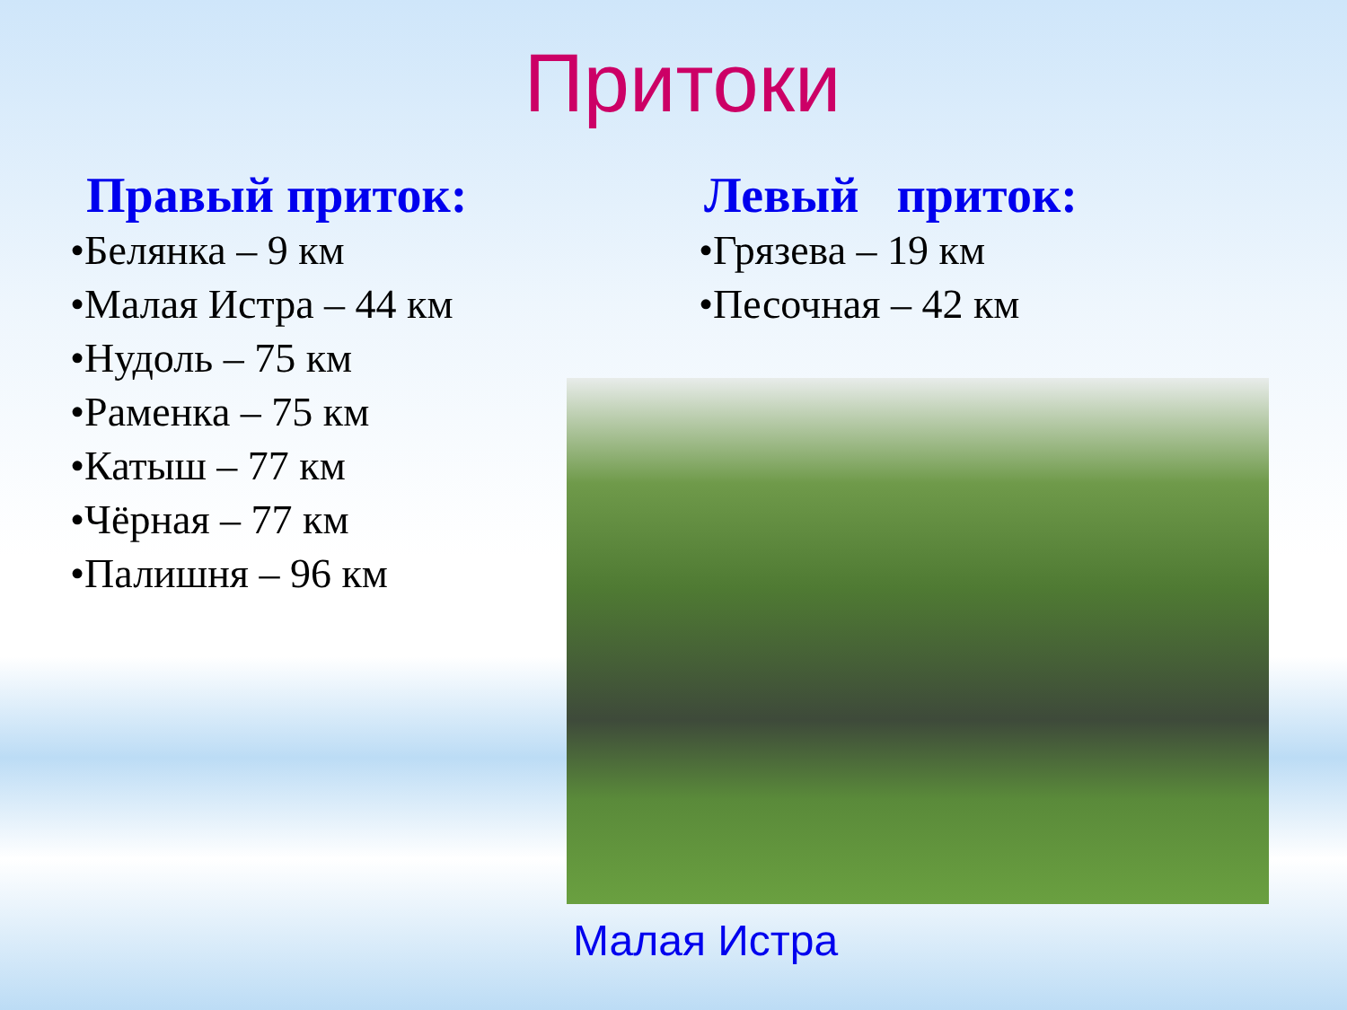Притоки
Правый приток:
•Белянка – 9 км
•Малая Истра – 44 км
•Нудоль – 75 км
•Раменка – 75 км
•Катыш – 77 км
•Чёрная – 77 км
•Палишня – 96 км
Левый приток:
•Грязева – 19 км
•Песочная – 42 км
Малая Истра